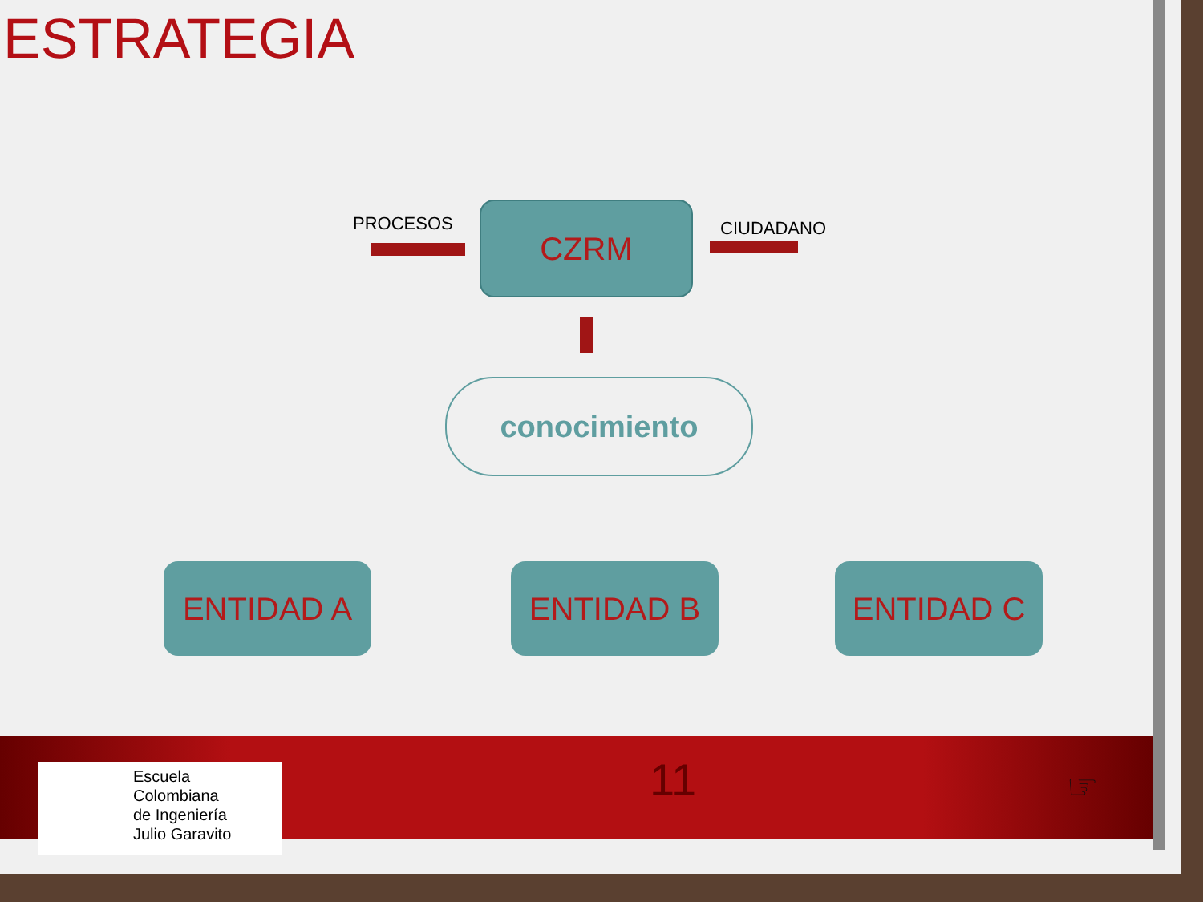ESTRATEGIA
PROCESOS CZRM CIUDADANO
conocimiento
ENTIDAD A ENTIDAD B ENTIDAD C
Escuela
Colombiana
de Ingeniería
Julio Garavito
11 ☞